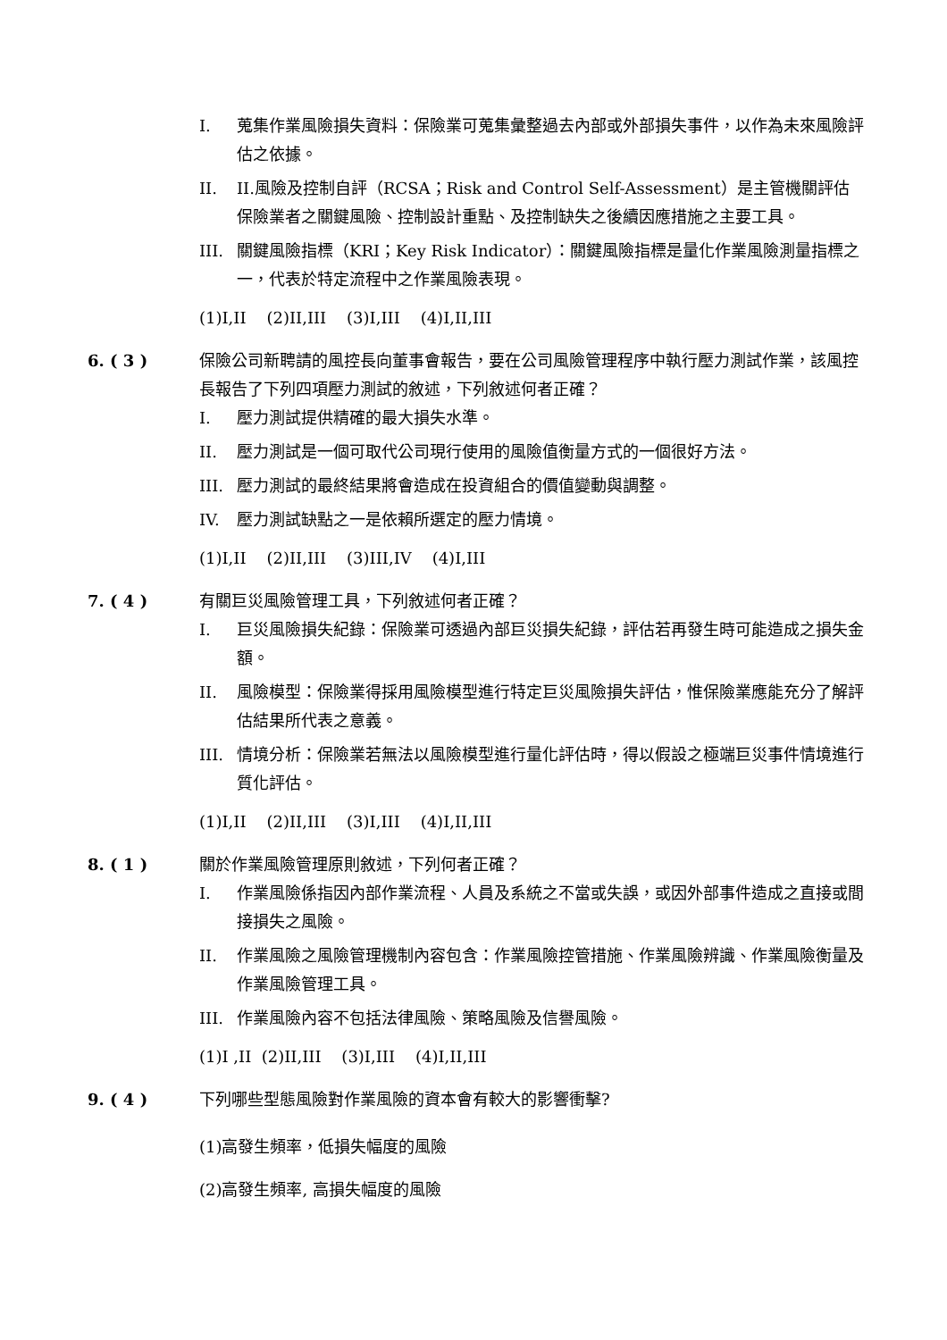I. 蒐集作業風險損失資料：保險業可蒐集彙整過去內部或外部損失事件，以作為未來風險評估之依據。
II. II.風險及控制自評（RCSA；Risk and Control Self-Assessment）是主管機關評估保險業者之關鍵風險、控制設計重點、及控制缺失之後續因應措施之主要工具。
III. 關鍵風險指標（KRI；Key Risk Indicator）：關鍵風險指標是量化作業風險測量指標之一，代表於特定流程中之作業風險表現。
(1)I,II (2)II,III (3)I,III (4)I,II,III
6. ( 3 ) 保險公司新聘請的風控長向董事會報告，要在公司風險管理程序中執行壓力測試作業，該風控長報告了下列四項壓力測試的敘述，下列敘述何者正確？
I. 壓力測試提供精確的最大損失水準。
II. 壓力測試是一個可取代公司現行使用的風險值衡量方式的一個很好方法。
III. 壓力測試的最終結果將會造成在投資組合的價值變動與調整。
IV. 壓力測試缺點之一是依賴所選定的壓力情境。
(1)I,II (2)II,III (3)III,IV (4)I,III
7. ( 4 ) 有關巨災風險管理工具，下列敘述何者正確？
I. 巨災風險損失紀錄：保險業可透過內部巨災損失紀錄，評估若再發生時可能造成之損失金額。
II. 風險模型：保險業得採用風險模型進行特定巨災風險損失評估，惟保險業應能充分了解評估結果所代表之意義。
III. 情境分析：保險業若無法以風險模型進行量化評估時，得以假設之極端巨災事件情境進行質化評估。
(1)I,II (2)II,III (3)I,III (4)I,II,III
8. ( 1 ) 關於作業風險管理原則敘述，下列何者正確？
I. 作業風險係指因內部作業流程、人員及系統之不當或失誤，或因外部事件造成之直接或間接損失之風險。
II. 作業風險之風險管理機制內容包含：作業風險控管措施、作業風險辨識、作業風險衡量及作業風險管理工具。
III. 作業風險內容不包括法律風險、策略風險及信譽風險。
(1)I ,II (2)II,III (3)I,III (4)I,II,III
9. ( 4 ) 下列哪些型態風險對作業風險的資本會有較大的影響衝擊?
(1)高發生頻率，低損失幅度的風險
(2)高發生頻率, 高損失幅度的風險